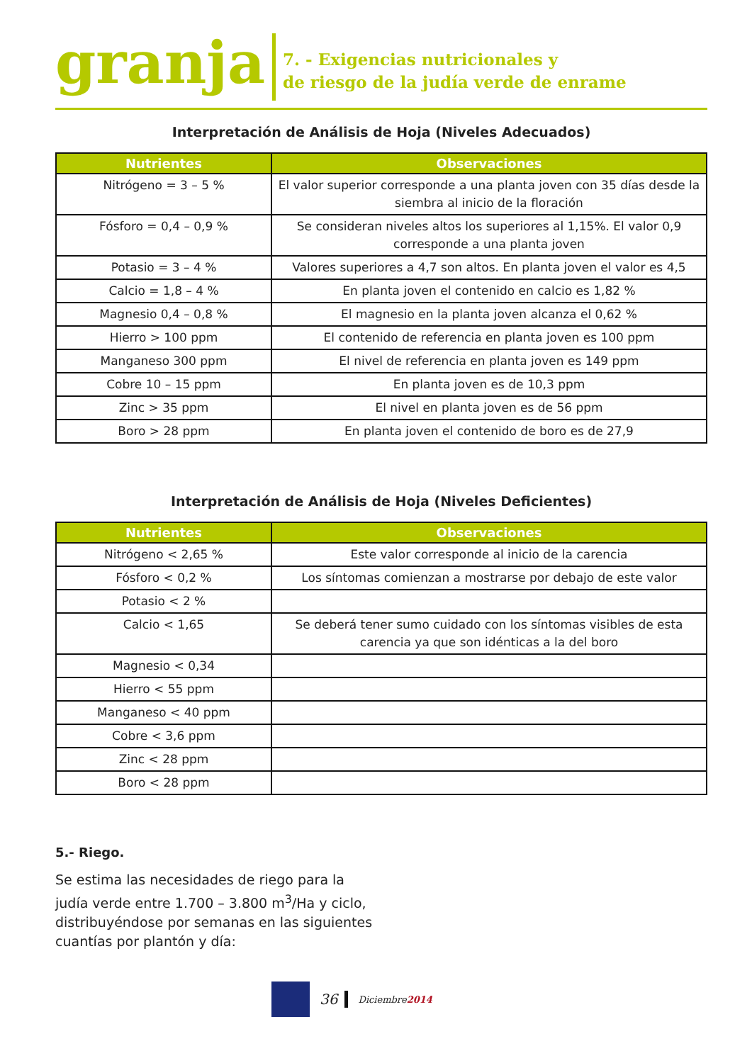granja
7. - Exigencias nutricionales y
de riesgo de la judía verde de enrame
Interpretación de Análisis de Hoja (Niveles Adecuados)
| Nutrientes | Observaciones |
| --- | --- |
| Nitrógeno = 3 – 5 % | El valor superior corresponde a una planta joven con 35 días desde la siembra al inicio de la floración |
| Fósforo = 0,4 – 0,9 % | Se consideran niveles altos los superiores al 1,15%. El valor 0,9 corresponde a una planta joven |
| Potasio = 3 – 4 % | Valores superiores a 4,7 son altos. En planta joven el valor es 4,5 |
| Calcio = 1,8 – 4 % | En planta joven el contenido en calcio es 1,82 % |
| Magnesio 0,4 – 0,8 % | El magnesio en la planta joven alcanza el 0,62 % |
| Hierro > 100 ppm | El contenido de referencia en planta joven es 100 ppm |
| Manganeso 300 ppm | El nivel de referencia en planta joven es 149 ppm |
| Cobre 10 – 15 ppm | En planta joven es de 10,3 ppm |
| Zinc > 35 ppm | El nivel en planta joven es de 56 ppm |
| Boro > 28 ppm | En planta joven el contenido de boro es de 27,9 |
Interpretación de Análisis de Hoja (Niveles Deficientes)
| Nutrientes | Observaciones |
| --- | --- |
| Nitrógeno < 2,65 % | Este valor corresponde al inicio de la carencia |
| Fósforo < 0,2 % | Los síntomas comienzan a mostrarse por debajo de este valor |
| Potasio < 2 % | |
| Calcio < 1,65 | Se deberá tener sumo cuidado con los síntomas visibles de esta carencia ya que son idénticas a la del boro |
| Magnesio < 0,34 | |
| Hierro < 55 ppm | |
| Manganeso < 40 ppm | |
| Cobre < 3,6 ppm | |
| Zinc < 28 ppm | |
| Boro < 28 ppm | |
5.- Riego.
Se estima las necesidades de riego para la judía verde entre 1.700 – 3.800 m<sup>3</sup>/Ha y ciclo, distribuyéndose por semanas en las siguientes cuantías por plantón y día:
36
Diciembre2014